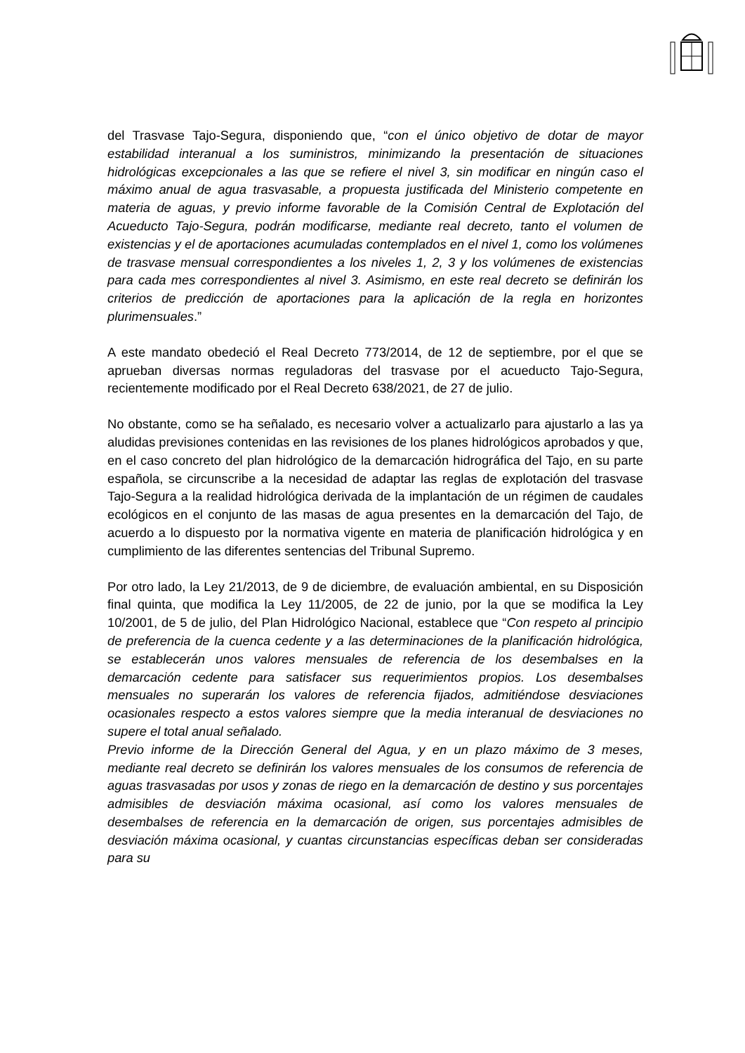del Trasvase Tajo-Segura, disponiendo que, “con el único objetivo de dotar de mayor estabilidad interanual a los suministros, minimizando la presentación de situaciones hidrológicas excepcionales a las que se refiere el nivel 3, sin modificar en ningún caso el máximo anual de agua trasvasable, a propuesta justificada del Ministerio competente en materia de aguas, y previo informe favorable de la Comisión Central de Explotación del Acueducto Tajo-Segura, podrán modificarse, mediante real decreto, tanto el volumen de existencias y el de aportaciones acumuladas contemplados en el nivel 1, como los volúmenes de trasvase mensual correspondientes a los niveles 1, 2, 3 y los volúmenes de existencias para cada mes correspondientes al nivel 3. Asimismo, en este real decreto se definirán los criterios de predicción de aportaciones para la aplicación de la regla en horizontes plurimensuales.”
A este mandato obedeció el Real Decreto 773/2014, de 12 de septiembre, por el que se aprueban diversas normas reguladoras del trasvase por el acueducto Tajo-Segura, recientemente modificado por el Real Decreto 638/2021, de 27 de julio.
No obstante, como se ha señalado, es necesario volver a actualizarlo para ajustarlo a las ya aludidas previsiones contenidas en las revisiones de los planes hidrológicos aprobados y que, en el caso concreto del plan hidrológico de la demarcación hidrográfica del Tajo, en su parte española, se circunscribe a la necesidad de adaptar las reglas de explotación del trasvase Tajo-Segura a la realidad hidrológica derivada de la implantación de un régimen de caudales ecológicos en el conjunto de las masas de agua presentes en la demarcación del Tajo, de acuerdo a lo dispuesto por la normativa vigente en materia de planificación hidrológica y en cumplimiento de las diferentes sentencias del Tribunal Supremo.
Por otro lado, la Ley 21/2013, de 9 de diciembre, de evaluación ambiental, en su Disposición final quinta, que modifica la Ley 11/2005, de 22 de junio, por la que se modifica la Ley 10/2001, de 5 de julio, del Plan Hidrológico Nacional, establece que “Con respeto al principio de preferencia de la cuenca cedente y a las determinaciones de la planificación hidrológica, se establecerán unos valores mensuales de referencia de los desembalses en la demarcación cedente para satisfacer sus requerimientos propios. Los desembalses mensuales no superarán los valores de referencia fijados, admitiéndose desviaciones ocasionales respecto a estos valores siempre que la media interanual de desviaciones no supere el total anual señalado.
Previo informe de la Dirección General del Agua, y en un plazo máximo de 3 meses, mediante real decreto se definirán los valores mensuales de los consumos de referencia de aguas trasvasadas por usos y zonas de riego en la demarcación de destino y sus porcentajes admisibles de desviación máxima ocasional, así como los valores mensuales de desembalses de referencia en la demarcación de origen, sus porcentajes admisibles de desviación máxima ocasional, y cuantas circunstancias específicas deban ser consideradas para su